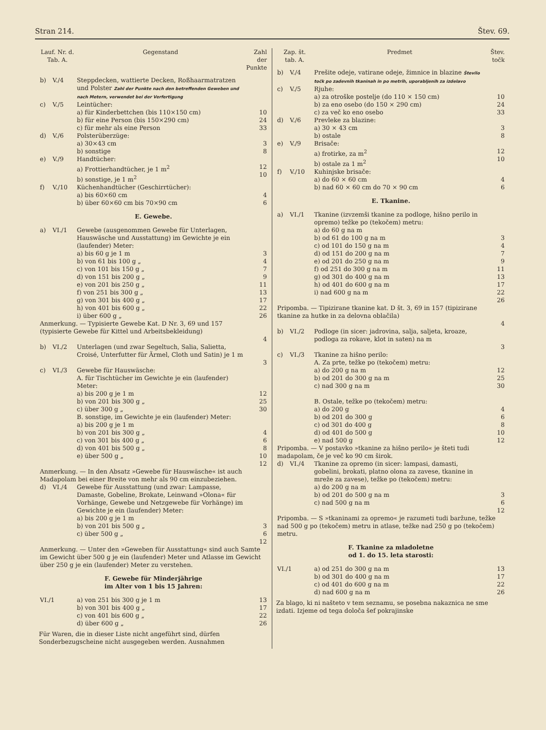Stran 214. Štev. 69.
| Lauf. Nr. d. Tab. A. | | Gegenstand | Zahl der Punkte |
| --- | --- | --- | --- |
| b) | V./4 | Steppdecken, wattierte Decken, Roßhaarmatratzen und Polster Zahl der Punkte nach den betreffenden Geweben und nach Metern, verwendet bei der Verfertigung | |
| c) | V./5 | Leintücher: a) für Kinderbettchen (bis 110×150 cm) b) für eine Person (bis 150×290 cm) c) für mehr als eine Person | 10 24 33 |
| d) | V./6 | Polsterüberzüge: a) 30×43 cm b) sonstige | 3 8 |
| e) | V./9 | Handtücher: a) Frottierhandtücher, je 1 m<sup>2</sup> b) sonstige, je 1 m<sup>2</sup> | 12 10 |
| f) | V./10 | Küchenhandtücher (Geschirrtücher): a) bis 60×60 cm b) über 60×60 cm bis 70×90 cm | 4 6 |
| E. Gewebe. | | | |
| a) | VI./1 | Gewebe (ausgenommen Gewebe für Unterlagen, Hauswäsche und Ausstattung) im Gewichte je ein (laufender) Meter: a) bis 60 g je 1 m b) von 61 bis 100 g „ c) von 101 bis 150 g „ d) von 151 bis 200 g „ e) von 201 bis 250 g „ f) von 251 bis 300 g „ g) von 301 bis 400 g „ h) von 401 bis 600 g „ i) über 600 g „ | 3 4 7 9 11 13 17 22 26 |
| Anmerkung. — Typisierte Gewebe Kat. D Nr. 3, 69 und 157 (typisierte Gewebe für Kittel und Arbeitsbekleidung) | | | 4 |
| b) | VI./2 | Unterlagen (und zwar Segeltuch, Salia, Salietta, Croisé, Unterfutter für Ärmel, Cloth und Satin) je 1 m | 3 |
| c) | VI./3 | Gewebe für Hauswäsche: A. für Tischtücher im Gewichte je ein (laufender) Meter: a) bis 200 g je 1 m b) von 201 bis 300 g „ c) über 300 g „ B. sonstige, im Gewichte je ein (laufender) Meter: a) bis 200 g je 1 m b) von 201 bis 300 g „ c) von 301 bis 400 g „ d) von 401 bis 500 g „ e) über 500 g „ | 12 25 30 4 6 8 10 12 |
| Anmerkung. — In den Absatz »Gewebe für Hauswäsche« ist auch Madapolam bei einer Breite von mehr als 90 cm einzubeziehen. | | | |
| d) | VI./4 | Gewebe für Ausstattung (und zwar: Lampasse, Damaste, Gobeline, Brokate, Leinwand »Olona« für Vorhänge, Gewebe und Netzgewebe für Vorhänge) im Gewichte je ein (laufender) Meter: a) bis 200 g je 1 m b) von 201 bis 500 g „ c) über 500 g „ | 3 6 12 |
| Anmerkung. — Unter den »Geweben für Ausstattung« sind auch Samte im Gewicht über 500 g je ein (laufender) Meter und Atlasse im Gewicht über 250 g je ein (laufender) Meter zu verstehen. | | | |
| F. Gewebe für Minderjährige im Alter von 1 bis 15 Jahren: | | | |
| VI./1 | | a) von 251 bis 300 g je 1 m b) von 301 bis 400 g „ c) von 401 bis 600 g „ d) über 600 g „ | 13 17 22 26 |
Für Waren, die in dieser Liste nicht angeführt sind, dürfen Sonderbezugscheine nicht ausgegeben werden. Ausnahmen
| Zap. št. tab. A. | | Predmet | Štev. točk |
| --- | --- | --- | --- |
| b) | V./4 | Prešite odeje, vatirane odeje, žimnice in blazine Število točk po zadevnih tkaninah in po metrih, uporabljenih za izdelavo | |
| c) | V./5 | Rjuhe: a) za otroške postelje (do 110 × 150 cm) b) za eno osebo (do 150 × 290 cm) c) za več ko eno osebo | 10 24 33 |
| d) | V./6 | Prevleke za blazine: a) 30 × 43 cm b) ostale | 3 8 |
| e) | V./9 | Brisače: a) frotirke, za m<sup>2</sup> b) ostale za 1 m<sup>2</sup> | 12 10 |
| f) | V./10 | Kuhinjske brisače: a) do 60 × 60 cm b) nad 60 × 60 cm do 70 × 90 cm | 4 6 |
| E. Tkanine. | | | |
| a) | VI./1 | Tkanine (izvzemši tkanine za podloge, hišno perilo in opremo) težke po (tekočem) metru: a) do 60 g na m b) od 61 do 100 g na m c) od 101 do 150 g na m d) od 151 do 200 g na m e) od 201 do 250 g na m f) od 251 do 300 g na m g) od 301 do 400 g na m h) od 401 do 600 g na m i) nad 600 g na m | 3 4 7 9 11 13 17 22 26 |
| Pripomba. — Tipizirane tkanine kat. D št. 3, 69 in 157 (tipizirane tkanine za hutke in za delovna oblačila) | | | 4 |
| b) | VI./2 | Podloge (in sicer: jadrovina, salja, saljeta, kroaze, podloga za rokave, klot in saten) na m | 3 |
| c) | VI./3 | Tkanine za hišno perilo: A. Za prte, težke po (tekočem) metru: a) do 200 g na m b) od 201 do 300 g na m c) nad 300 g na m B. Ostale, težke po (tekočem) metru: a) do 200 g b) od 201 do 300 g c) od 301 do 400 g d) od 401 do 500 g e) nad 500 g | 12 25 30 4 6 8 10 12 |
| Pripomba. — V postavko »tkanine za hišno perilo« je šteti tudi madapolam, če je več ko 90 cm širok. | | | |
| d) | VI./4 | Tkanine za opremo (in sicer: lampasi, damasti, gobelini, brokati, platno olona za zavese, tkanine in mreže za zavese), težke po (tekočem) metru: a) do 200 g na m b) od 201 do 500 g na m c) nad 500 g na m | 3 6 12 |
| Pripomba. — S »tkaninami za opremo« je razumeti tudi baržune, težke nad 500 g po (tekočem) metru in atlase, težke nad 250 g po (tekočem) metru. | | | |
| F. Tkanine za mladoletne od 1. do 15. leta starosti: | | | |
| VI./1 | | a) od 251 do 300 g na m b) od 301 do 400 g na m c) od 401 do 600 g na m d) nad 600 g na m | 13 17 22 26 |
Za blago, ki ni našteto v tem seznamu, se posebna nakaznica ne sme izdati. Izjeme od tega določa šef pokrajinske